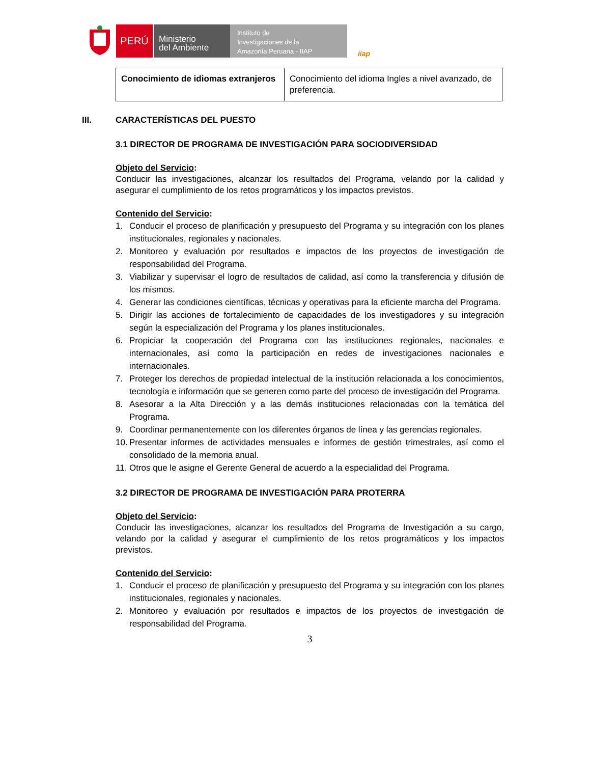PERÚ
Ministerio
del Ambiente
Instituto de
Investigaciones de la
Amazonía Peruana - IIAP
iiap
| Conocimiento de idiomas extranjeros | Conocimiento del idioma Ingles a nivel avanzado, de preferencia. |
III. CARACTERÍSTICAS DEL PUESTO
3.1 DIRECTOR DE PROGRAMA DE INVESTIGACIÓN PARA SOCIODIVERSIDAD
Objeto del Servicio:
Conducir las investigaciones, alcanzar los resultados del Programa, velando por la calidad y asegurar el cumplimiento de los retos programáticos y los impactos previstos.
Contenido del Servicio:
1. Conducir el proceso de planificación y presupuesto del Programa y su integración con los planes institucionales, regionales y nacionales.
2. Monitoreo y evaluación por resultados e impactos de los proyectos de investigación de responsabilidad del Programa.
3. Viabilizar y supervisar el logro de resultados de calidad, así como la transferencia y difusión de los mismos.
4. Generar las condiciones científicas, técnicas y operativas para la eficiente marcha del Programa.
5. Dirigir las acciones de fortalecimiento de capacidades de los investigadores y su integración según la especialización del Programa y los planes institucionales.
6. Propiciar la cooperación del Programa con las instituciones regionales, nacionales e internacionales, así como la participación en redes de investigaciones nacionales e internacionales.
7. Proteger los derechos de propiedad intelectual de la institución relacionada a los conocimientos, tecnología e información que se generen como parte del proceso de investigación del Programa.
8. Asesorar a la Alta Dirección y a las demás instituciones relacionadas con la temática del Programa.
9. Coordinar permanentemente con los diferentes órganos de línea y las gerencias regionales.
10. Presentar informes de actividades mensuales e informes de gestión trimestrales, así como el consolidado de la memoria anual.
11. Otros que le asigne el Gerente General de acuerdo a la especialidad del Programa.
3.2 DIRECTOR DE PROGRAMA DE INVESTIGACIÓN PARA PROTERRA
Objeto del Servicio:
Conducir las investigaciones, alcanzar los resultados del Programa de Investigación a su cargo, velando por la calidad y asegurar el cumplimiento de los retos programáticos y los impactos previstos.
Contenido del Servicio:
1. Conducir el proceso de planificación y presupuesto del Programa y su integración con los planes institucionales, regionales y nacionales.
2. Monitoreo y evaluación por resultados e impactos de los proyectos de investigación de responsabilidad del Programa.
3